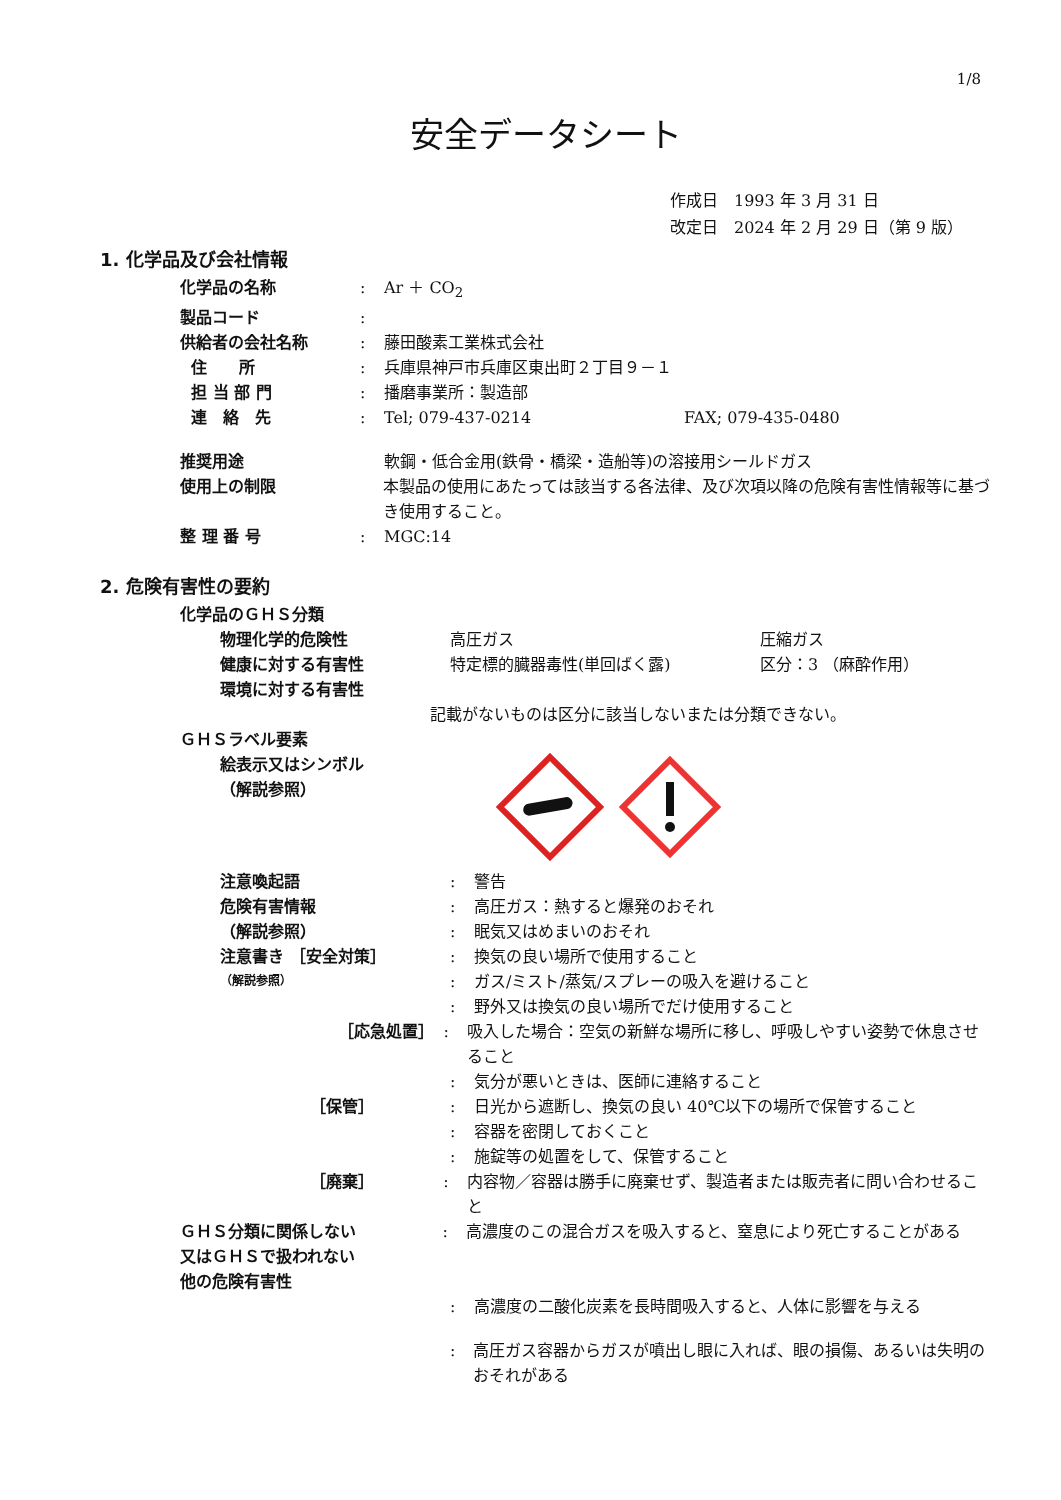1/8
安全データシート
作成日　1993 年 3 月 31 日
改定日　2024 年 2 月 29 日（第 9 版）
1. 化学品及び会社情報
化学品の名称 : Ar ＋ CO<sub>2</sub>
製品コード :
供給者の会社名称 : 藤田酸素工業株式会社
住　　所 : 兵庫県神戸市兵庫区東出町２丁目９－１
担 当 部 門 : 播磨事業所：製造部
連　絡　先 : Tel; 079-437-0214 FAX; 079-435-0480
推奨用途 軟鋼・低合金用(鉄骨・橋梁・造船等)の溶接用シールドガス
使用上の制限 本製品の使用にあたっては該当する各法律、及び次項以降の危険有害性情報等に基づき使用すること。
整 理 番 号 : MGC:14
2. 危険有害性の要約
化学品のＧＨＳ分類
物理化学的危険性 高圧ガス 圧縮ガス
健康に対する有害性 特定標的臓器毒性(単回ばく露) 区分：3 （麻酔作用）
環境に対する有害性
記載がないものは区分に該当しないまたは分類できない。
ＧＨＳラベル要素
絵表示又はシンボル
（解説参照）
注意喚起語 : 警告
危険有害情報 : 高圧ガス：熱すると爆発のおそれ
（解説参照） : 眠気又はめまいのおそれ
注意書き ［安全対策］ : 換気の良い場所で使用すること
（解説参照）
: ガス/ミスト/蒸気/スプレーの吸入を避けること
: 野外又は換気の良い場所でだけ使用すること
［応急処置］ : 吸入した場合：空気の新鮮な場所に移し、呼吸しやすい姿勢で休息させること
: 気分が悪いときは、医師に連絡すること
［保管］ : 日光から遮断し、換気の良い 40℃以下の場所で保管すること
: 容器を密閉しておくこと
: 施錠等の処置をして、保管すること
［廃棄］ : 内容物／容器は勝手に廃棄せず、製造者または販売者に問い合わせること
ＧＨＳ分類に関係しない
又はＧＨＳで扱われない
他の危険有害性
: 高濃度のこの混合ガスを吸入すると、窒息により死亡することがある
: 高濃度の二酸化炭素を長時間吸入すると、人体に影響を与える
: 高圧ガス容器からガスが噴出し眼に入れば、眼の損傷、あるいは失明のおそれがある